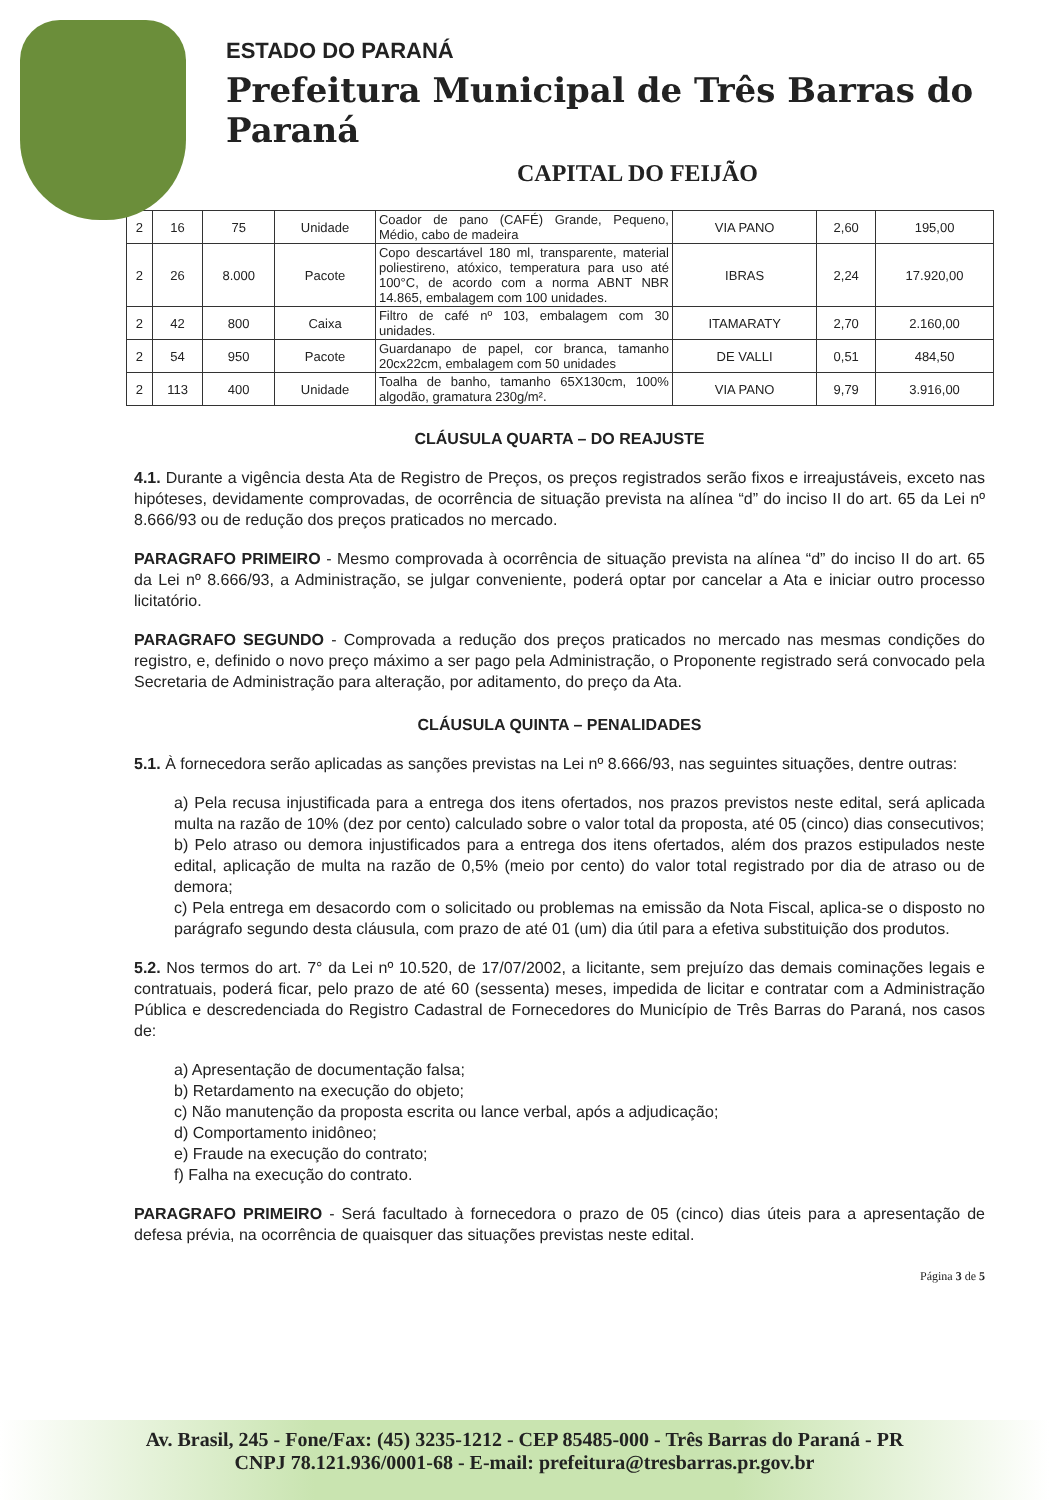ESTADO DO PARANÁ
Prefeitura Municipal de Três Barras do Paraná
CAPITAL DO FEIJÃO
| 2 | 16 | 75 | Unidade | Coador de pano (CAFÉ) Grande, Pequeno, Médio, cabo de madeira | VIA PANO | 2,60 | 195,00 |
| 2 | 26 | 8.000 | Pacote | Copo descartável 180 ml, transparente, material poliestireno, atóxico, temperatura para uso até 100°C, de acordo com a norma ABNT NBR 14.865, embalagem com 100 unidades. | IBRAS | 2,24 | 17.920,00 |
| 2 | 42 | 800 | Caixa | Filtro de café nº 103, embalagem com 30 unidades. | ITAMARATY | 2,70 | 2.160,00 |
| 2 | 54 | 950 | Pacote | Guardanapo de papel, cor branca, tamanho 20cx22cm, embalagem com 50 unidades | DE VALLI | 0,51 | 484,50 |
| 2 | 113 | 400 | Unidade | Toalha de banho, tamanho 65X130cm, 100% algodão, gramatura 230g/m². | VIA PANO | 9,79 | 3.916,00 |
CLÁUSULA QUARTA – DO REAJUSTE
4.1. Durante a vigência desta Ata de Registro de Preços, os preços registrados serão fixos e irreajustáveis, exceto nas hipóteses, devidamente comprovadas, de ocorrência de situação prevista na alínea “d” do inciso II do art. 65 da Lei nº 8.666/93 ou de redução dos preços praticados no mercado.
PARAGRAFO PRIMEIRO - Mesmo comprovada à ocorrência de situação prevista na alínea “d” do inciso II do art. 65 da Lei nº 8.666/93, a Administração, se julgar conveniente, poderá optar por cancelar a Ata e iniciar outro processo licitatório.
PARAGRAFO SEGUNDO - Comprovada a redução dos preços praticados no mercado nas mesmas condições do registro, e, definido o novo preço máximo a ser pago pela Administração, o Proponente registrado será convocado pela Secretaria de Administração para alteração, por aditamento, do preço da Ata.
CLÁUSULA QUINTA – PENALIDADES
5.1. À fornecedora serão aplicadas as sanções previstas na Lei nº 8.666/93, nas seguintes situações, dentre outras:
a) Pela recusa injustificada para a entrega dos itens ofertados, nos prazos previstos neste edital, será aplicada multa na razão de 10% (dez por cento) calculado sobre o valor total da proposta, até 05 (cinco) dias consecutivos;
b) Pelo atraso ou demora injustificados para a entrega dos itens ofertados, além dos prazos estipulados neste edital, aplicação de multa na razão de 0,5% (meio por cento) do valor total registrado por dia de atraso ou de demora;
c) Pela entrega em desacordo com o solicitado ou problemas na emissão da Nota Fiscal, aplica-se o disposto no parágrafo segundo desta cláusula, com prazo de até 01 (um) dia útil para a efetiva substituição dos produtos.
5.2. Nos termos do art. 7° da Lei nº 10.520, de 17/07/2002, a licitante, sem prejuízo das demais cominações legais e contratuais, poderá ficar, pelo prazo de até 60 (sessenta) meses, impedida de licitar e contratar com a Administração Pública e descredenciada do Registro Cadastral de Fornecedores do Município de Três Barras do Paraná, nos casos de:
a) Apresentação de documentação falsa;
b) Retardamento na execução do objeto;
c) Não manutenção da proposta escrita ou lance verbal, após a adjudicação;
d) Comportamento inidôneo;
e) Fraude na execução do contrato;
f) Falha na execução do contrato.
PARAGRAFO PRIMEIRO - Será facultado à fornecedora o prazo de 05 (cinco) dias úteis para a apresentação de defesa prévia, na ocorrência de quaisquer das situações previstas neste edital.
Página 3 de 5
Av. Brasil, 245 - Fone/Fax: (45) 3235-1212 - CEP 85485-000 - Três Barras do Paraná - PR
CNPJ 78.121.936/0001-68 - E-mail: prefeitura@tresbarras.pr.gov.br